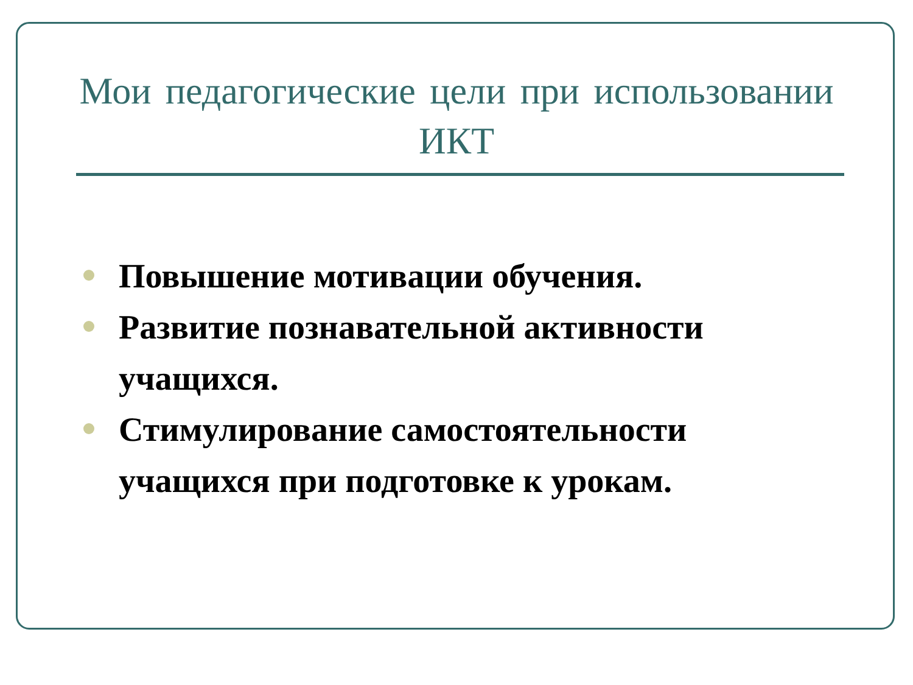Мои педагогические цели при использовании ИКТ
Повышение мотивации обучения.
Развитие познавательной активности учащихся.
Стимулирование самостоятельности учащихся при подготовке к урокам.